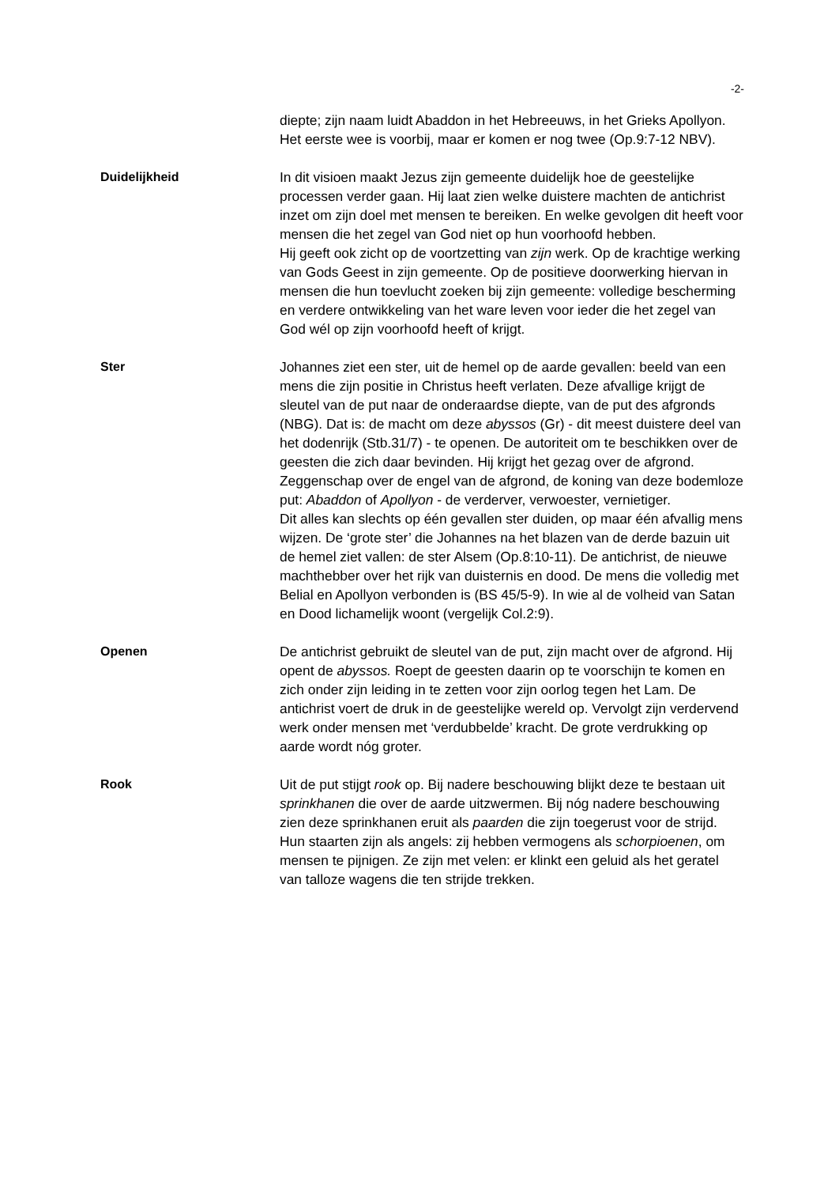-2-
diepte; zijn naam luidt Abaddon in het Hebreeuws, in het Grieks Apollyon. Het eerste wee is voorbij, maar er komen er nog twee (Op.9:7-12 NBV).
Duidelijkheid In dit visioen maakt Jezus zijn gemeente duidelijk hoe de geestelijke processen verder gaan. Hij laat zien welke duistere machten de antichrist inzet om zijn doel met mensen te bereiken. En welke gevolgen dit heeft voor mensen die het zegel van God niet op hun voorhoofd hebben.
Hij geeft ook zicht op de voortzetting van zijn werk. Op de krachtige werking van Gods Geest in zijn gemeente. Op de positieve doorwerking hiervan in mensen die hun toevlucht zoeken bij zijn gemeente: volledige bescherming en verdere ontwikkeling van het ware leven voor ieder die het zegel van God wél op zijn voorhoofd heeft of krijgt.
Ster Johannes ziet een ster, uit de hemel op de aarde gevallen: beeld van een mens die zijn positie in Christus heeft verlaten. Deze afvallige krijgt de sleutel van de put naar de onderaardse diepte, van de put des afgronds (NBG). Dat is: de macht om deze abyssos (Gr) - dit meest duistere deel van het dodenrijk (Stb.31/7) - te openen. De autoriteit om te beschikken over de geesten die zich daar bevinden. Hij krijgt het gezag over de afgrond. Zeggenschap over de engel van de afgrond, de koning van deze bodemloze put: Abaddon of Apollyon - de verderver, verwoester, vernietiger.
Dit alles kan slechts op één gevallen ster duiden, op maar één afvallig mens wijzen. De ‘grote ster’ die Johannes na het blazen van de derde bazuin uit de hemel ziet vallen: de ster Alsem (Op.8:10-11). De antichrist, de nieuwe machthebber over het rijk van duisternis en dood. De mens die volledig met Belial en Apollyon verbonden is (BS 45/5-9). In wie al de volheid van Satan en Dood lichamelijk woont (vergelijk Col.2:9).
Openen De antichrist gebruikt de sleutel van de put, zijn macht over de afgrond. Hij opent de abyssos. Roept de geesten daarin op te voorschijn te komen en zich onder zijn leiding in te zetten voor zijn oorlog tegen het Lam. De antichrist voert de druk in de geestelijke wereld op. Vervolgt zijn verdervend werk onder mensen met ‘verdubbelde’ kracht. De grote verdrukking op aarde wordt nóg groter.
Rook Uit de put stijgt rook op. Bij nadere beschouwing blijkt deze te bestaan uit sprinkhanen die over de aarde uitzwermen. Bij nóg nadere beschouwing zien deze sprinkhanen eruit als paarden die zijn toegerust voor de strijd. Hun staarten zijn als angels: zij hebben vermogens als schorpioenen, om mensen te pijnigen. Ze zijn met velen: er klinkt een geluid als het geratel van talloze wagens die ten strijde trekken.